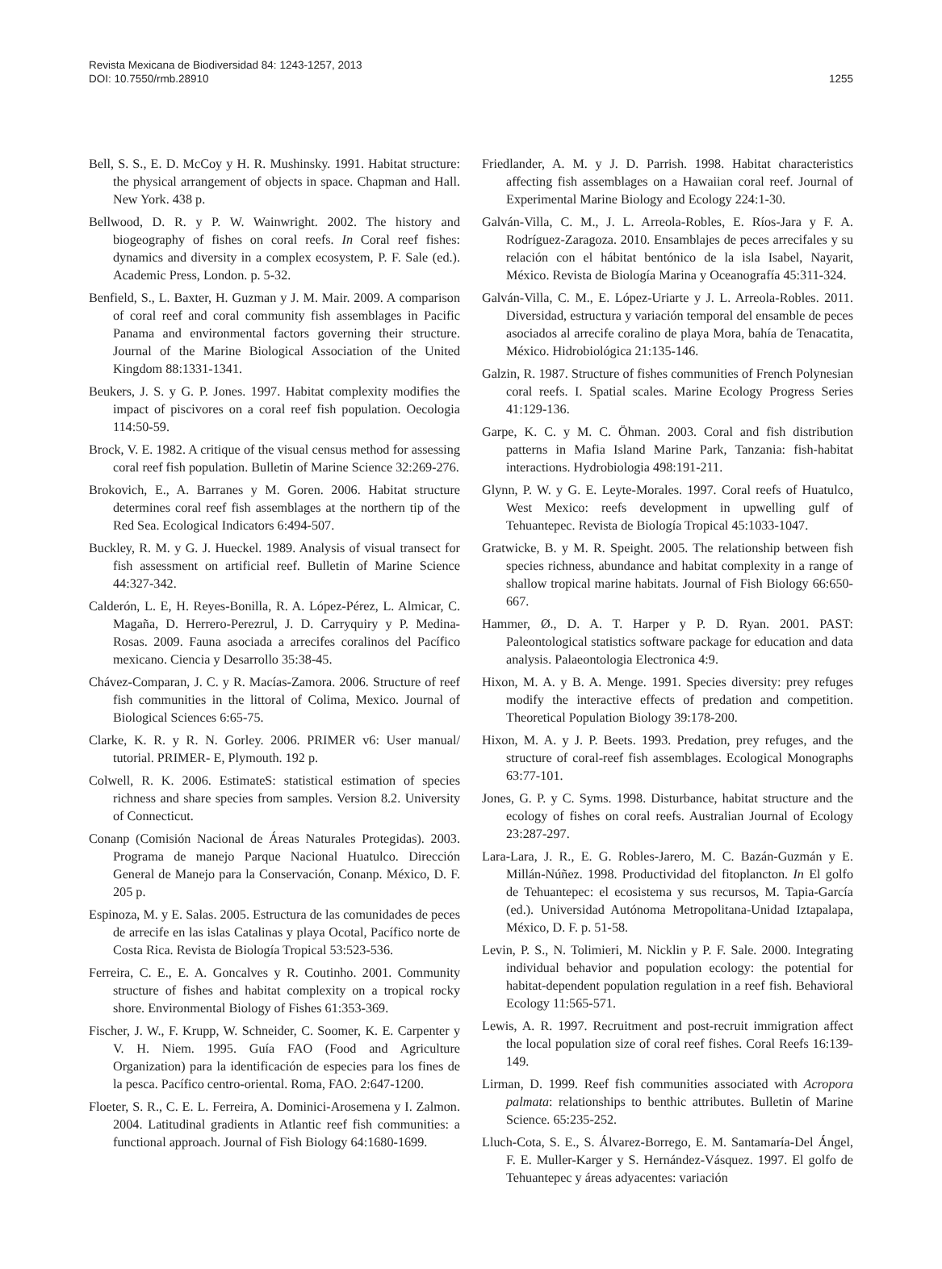Revista Mexicana de Biodiversidad 84: 1243-1257, 2013
DOI: 10.7550/rmb.28910
1255
Bell, S. S., E. D. McCoy y H. R. Mushinsky. 1991. Habitat structure: the physical arrangement of objects in space. Chapman and Hall. New York. 438 p.
Bellwood, D. R. y P. W. Wainwright. 2002. The history and biogeography of fishes on coral reefs. In Coral reef fishes: dynamics and diversity in a complex ecosystem, P. F. Sale (ed.). Academic Press, London. p. 5-32.
Benfield, S., L. Baxter, H. Guzman y J. M. Mair. 2009. A comparison of coral reef and coral community fish assemblages in Pacific Panama and environmental factors governing their structure. Journal of the Marine Biological Association of the United Kingdom 88:1331-1341.
Beukers, J. S. y G. P. Jones. 1997. Habitat complexity modifies the impact of piscivores on a coral reef fish population. Oecologia 114:50-59.
Brock, V. E. 1982. A critique of the visual census method for assessing coral reef fish population. Bulletin of Marine Science 32:269-276.
Brokovich, E., A. Barranes y M. Goren. 2006. Habitat structure determines coral reef fish assemblages at the northern tip of the Red Sea. Ecological Indicators 6:494-507.
Buckley, R. M. y G. J. Hueckel. 1989. Analysis of visual transect for fish assessment on artificial reef. Bulletin of Marine Science 44:327-342.
Calderón, L. E, H. Reyes-Bonilla, R. A. López-Pérez, L. Almicar, C. Magaña, D. Herrero-Perezrul, J. D. Carryquiry y P. Medina-Rosas. 2009. Fauna asociada a arrecifes coralinos del Pacífico mexicano. Ciencia y Desarrollo 35:38-45.
Chávez-Comparan, J. C. y R. Macías-Zamora. 2006. Structure of reef fish communities in the littoral of Colima, Mexico. Journal of Biological Sciences 6:65-75.
Clarke, K. R. y R. N. Gorley. 2006. PRIMER v6: User manual/ tutorial. PRIMER- E, Plymouth. 192 p.
Colwell, R. K. 2006. EstimateS: statistical estimation of species richness and share species from samples. Version 8.2. University of Connecticut.
Conanp (Comisión Nacional de Áreas Naturales Protegidas). 2003. Programa de manejo Parque Nacional Huatulco. Dirección General de Manejo para la Conservación, Conanp. México, D. F. 205 p.
Espinoza, M. y E. Salas. 2005. Estructura de las comunidades de peces de arrecife en las islas Catalinas y playa Ocotal, Pacífico norte de Costa Rica. Revista de Biología Tropical 53:523-536.
Ferreira, C. E., E. A. Goncalves y R. Coutinho. 2001. Community structure of fishes and habitat complexity on a tropical rocky shore. Environmental Biology of Fishes 61:353-369.
Fischer, J. W., F. Krupp, W. Schneider, C. Soomer, K. E. Carpenter y V. H. Niem. 1995. Guía FAO (Food and Agriculture Organization) para la identificación de especies para los fines de la pesca. Pacífico centro-oriental. Roma, FAO. 2:647-1200.
Floeter, S. R., C. E. L. Ferreira, A. Dominici-Arosemena y I. Zalmon. 2004. Latitudinal gradients in Atlantic reef fish communities: a functional approach. Journal of Fish Biology 64:1680-1699.
Friedlander, A. M. y J. D. Parrish. 1998. Habitat characteristics affecting fish assemblages on a Hawaiian coral reef. Journal of Experimental Marine Biology and Ecology 224:1-30.
Galván-Villa, C. M., J. L. Arreola-Robles, E. Ríos-Jara y F. A. Rodríguez-Zaragoza. 2010. Ensamblajes de peces arrecifales y su relación con el hábitat bentónico de la isla Isabel, Nayarit, México. Revista de Biología Marina y Oceanografía 45:311-324.
Galván-Villa, C. M., E. López-Uriarte y J. L. Arreola-Robles. 2011. Diversidad, estructura y variación temporal del ensamble de peces asociados al arrecife coralino de playa Mora, bahía de Tenacatita, México. Hidrobiológica 21:135-146.
Galzin, R. 1987. Structure of fishes communities of French Polynesian coral reefs. I. Spatial scales. Marine Ecology Progress Series 41:129-136.
Garpe, K. C. y M. C. Öhman. 2003. Coral and fish distribution patterns in Mafia Island Marine Park, Tanzania: fish-habitat interactions. Hydrobiologia 498:191-211.
Glynn, P. W. y G. E. Leyte-Morales. 1997. Coral reefs of Huatulco, West Mexico: reefs development in upwelling gulf of Tehuantepec. Revista de Biología Tropical 45:1033-1047.
Gratwicke, B. y M. R. Speight. 2005. The relationship between fish species richness, abundance and habitat complexity in a range of shallow tropical marine habitats. Journal of Fish Biology 66:650-667.
Hammer, Ø., D. A. T. Harper y P. D. Ryan. 2001. PAST: Paleontological statistics software package for education and data analysis. Palaeontologia Electronica 4:9.
Hixon, M. A. y B. A. Menge. 1991. Species diversity: prey refuges modify the interactive effects of predation and competition. Theoretical Population Biology 39:178-200.
Hixon, M. A. y J. P. Beets. 1993. Predation, prey refuges, and the structure of coral-reef fish assemblages. Ecological Monographs 63:77-101.
Jones, G. P. y C. Syms. 1998. Disturbance, habitat structure and the ecology of fishes on coral reefs. Australian Journal of Ecology 23:287-297.
Lara-Lara, J. R., E. G. Robles-Jarero, M. C. Bazán-Guzmán y E. Millán-Núñez. 1998. Productividad del fitoplancton. In El golfo de Tehuantepec: el ecosistema y sus recursos, M. Tapia-García (ed.). Universidad Autónoma Metropolitana-Unidad Iztapalapa, México, D. F. p. 51-58.
Levin, P. S., N. Tolimieri, M. Nicklin y P. F. Sale. 2000. Integrating individual behavior and population ecology: the potential for habitat-dependent population regulation in a reef fish. Behavioral Ecology 11:565-571.
Lewis, A. R. 1997. Recruitment and post-recruit immigration affect the local population size of coral reef fishes. Coral Reefs 16:139-149.
Lirman, D. 1999. Reef fish communities associated with Acropora palmata: relationships to benthic attributes. Bulletin of Marine Science. 65:235-252.
Lluch-Cota, S. E., S. Álvarez-Borrego, E. M. Santamaría-Del Ángel, F. E. Muller-Karger y S. Hernández-Vásquez. 1997. El golfo de Tehuantepec y áreas adyacentes: variación